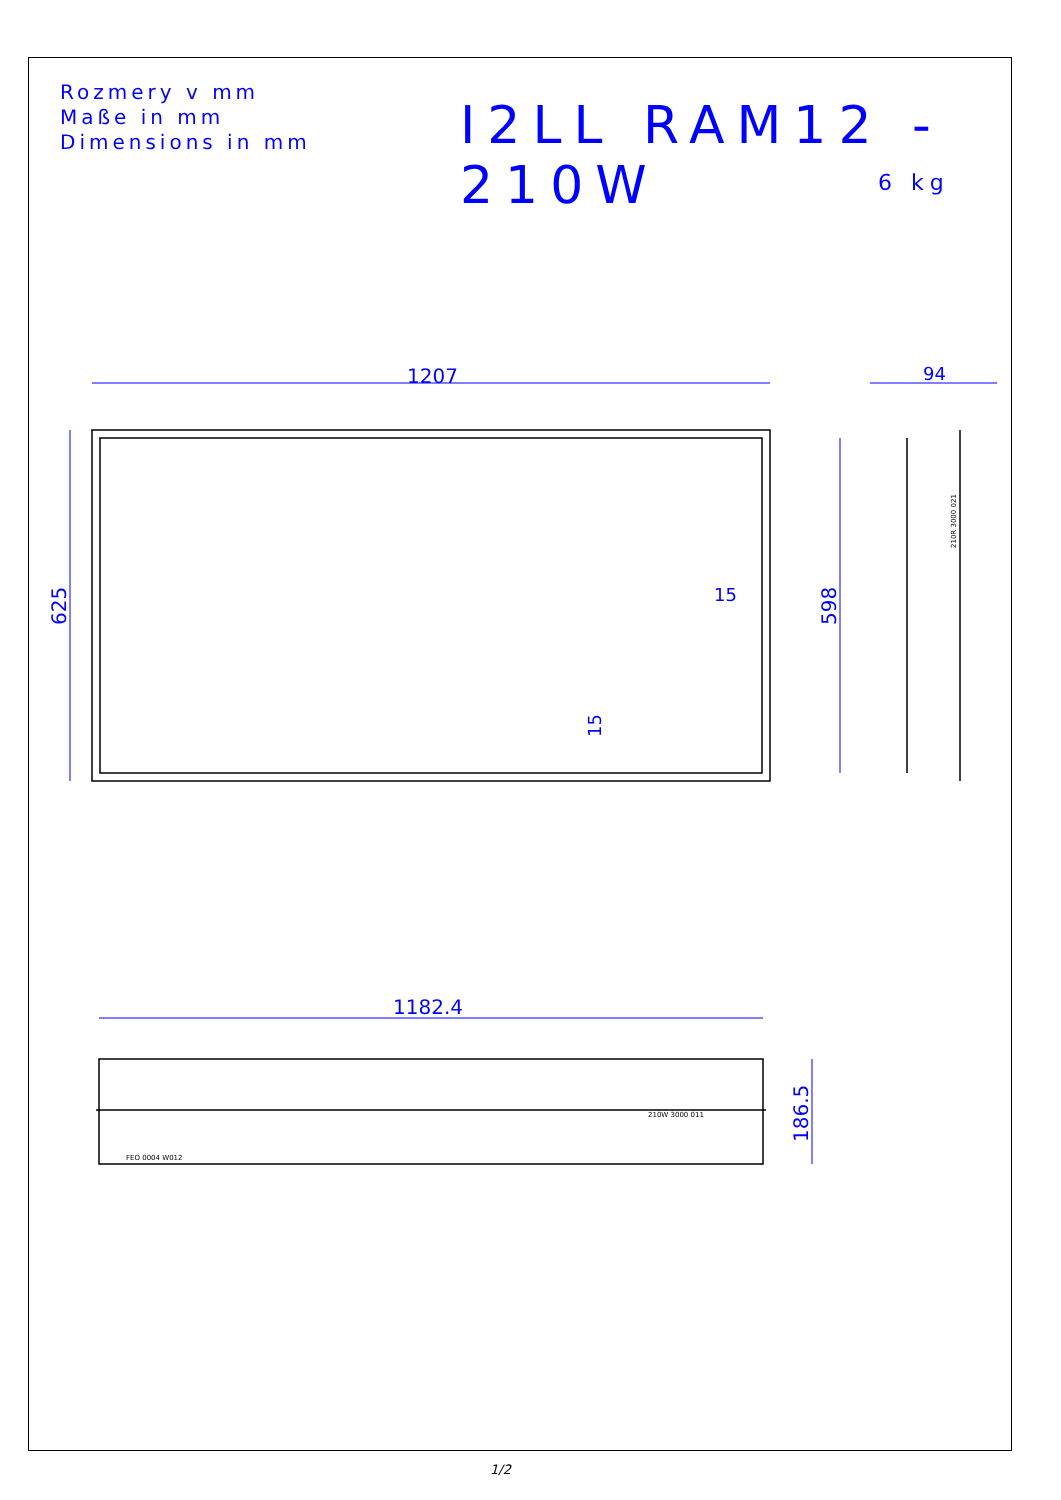Rozmery v mm
Maße in mm
Dimensions in mm
I2LL RAM12 - 210W
6 kg
1207
94
15
1182.4
625
598
15
186.5
210R 3000 021
210W 3000 011
FEO 0004 W012
1/2